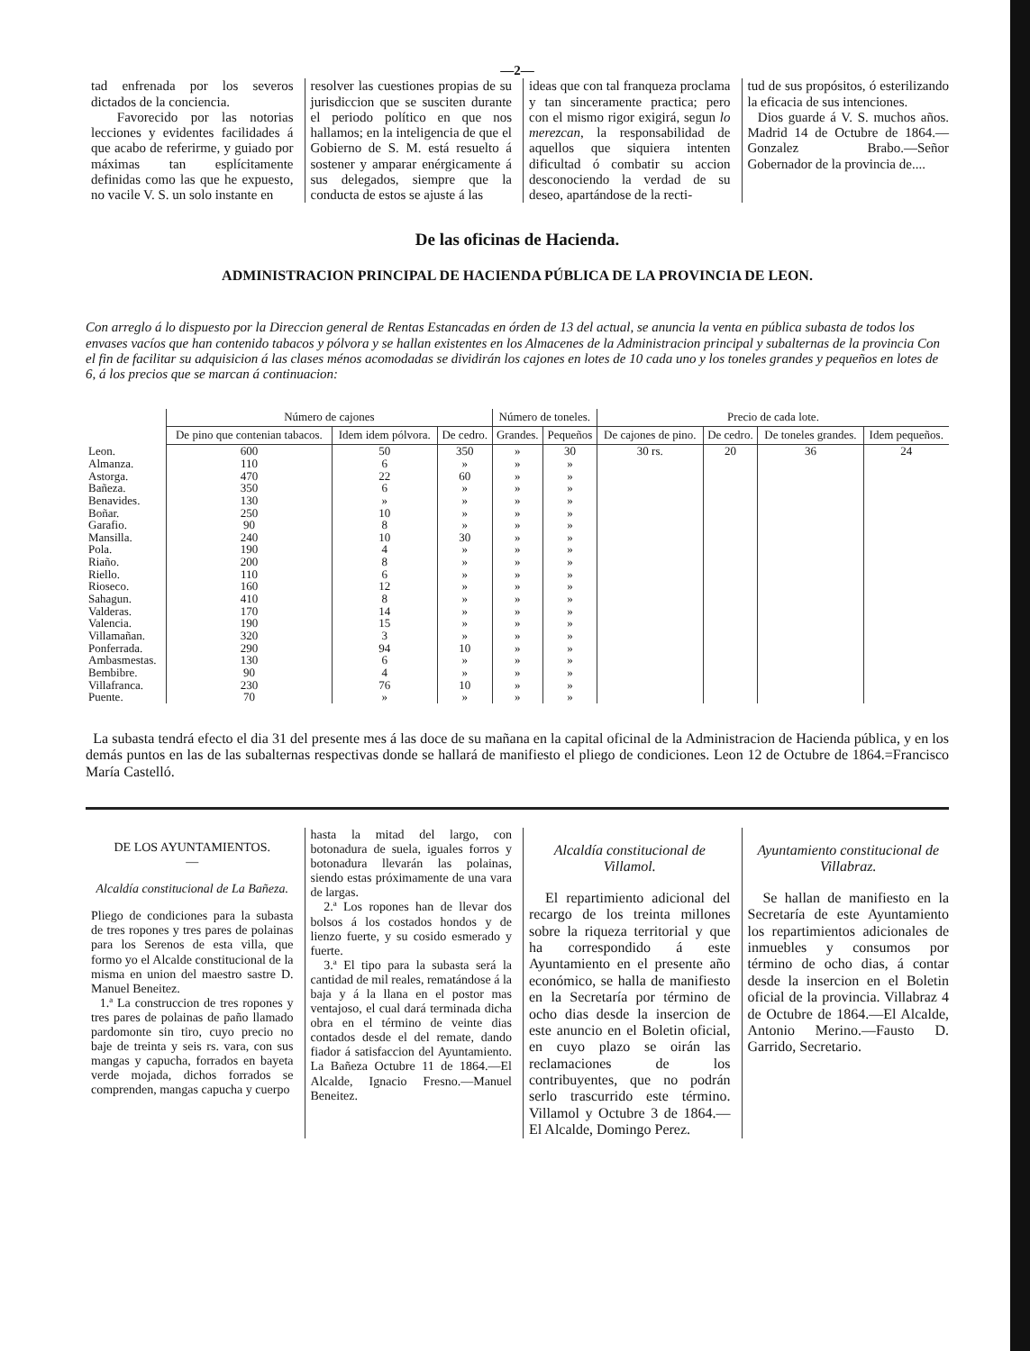—2—
tad enfrenada por los severos dictados de la conciencia.
Favorecido por las notorias lecciones y evidentes facilidades á que acabo de referirme, y guiado por máximas tan esplícitamente definidas como las que he expuesto, no vacile V. S. un solo instante en
resolver las cuestiones propias de su jurisdiccion que se susciten durante el periodo político en que nos hallamos; en la inteligencia de que el Gobierno de S. M. está resuelto á sostener y amparar enérgicamente á sus delegados, siempre que la conducta de estos se ajuste á las
ideas que con tal franqueza proclama y tan sinceramente practica; pero con el mismo rigor exigirá, segun lo merezcan, la responsabilidad de aquellos que siquiera intenten dificultad ó combatir su accion desconociendo la verdad de su deseo, apartándose de la recti-
tud de sus propósitos, ó esterilizando la eficacia de sus intenciones.
Dios guarde á V. S. muchos años. Madrid 14 de Octubre de 1864.—Gonzalez Brabo.—Señor Gobernador de la provincia de....
De las oficinas de Hacienda.
ADMINISTRACION PRINCIPAL DE HACIENDA PÚBLICA DE LA PROVINCIA DE LEON.
Con arreglo á lo dispuesto por la Direccion general de Rentas Estancadas en órden de 13 del actual, se anuncia la venta en pública subasta de todos los envases vacíos que han contenido tabacos y pólvora y se hallan existentes en los Almacenes de la Administracion principal y subalternas de la provincia Con el fin de facilitar su adquisicion á las clases ménos acomodadas se dividirán los cajones en lotes de 10 cada uno y los toneles grandes y pequeños en lotes de 6, á los precios que se marcan á continuacion:
| | Número de cajones | | | Número de toneles. | | Precio de cada lote. | | | |
| --- | --- | --- | --- | --- | --- | --- | --- | --- | --- |
| | De pino que contenian tabacos. | Idem idem pólvora. | De cedro. | Grandes. | Pequeños | De cajones de pino. | De cedro. | De toneles grandes. | Idem pequeños. |
| Leon. | 600 | 50 | 350 | » | 30 | 30 rs. | 20 | 36 | 24 |
| Almanza. | 110 | 6 | » | » | » | | | | |
| Astorga. | 470 | 22 | 60 | » | » | | | | |
| Bañeza. | 350 | 6 | » | » | » | | | | |
| Benavides. | 130 | » | » | » | » | | | | |
| Boñar. | 250 | 10 | » | » | » | | | | |
| Garafio. | 90 | 8 | » | » | » | | | | |
| Mansilla. | 240 | 10 | 30 | » | » | | | | |
| Pola. | 190 | 4 | » | » | » | | | | |
| Riaño. | 200 | 8 | » | » | » | | | | |
| Riello. | 110 | 6 | » | » | » | | | | |
| Rioseco. | 160 | 12 | » | » | » | | | | |
| Sahagun. | 410 | 8 | » | » | » | | | | |
| Valderas. | 170 | 14 | » | » | » | | | | |
| Valencia. | 190 | 15 | » | » | » | | | | |
| Villamañan. | 320 | 3 | » | » | » | | | | |
| Ponferrada. | 290 | 94 | 10 | » | » | | | | |
| Ambasmestas. | 130 | 6 | » | » | » | | | | |
| Bembibre. | 90 | 4 | » | » | » | | | | |
| Villafranca. | 230 | 76 | 10 | » | » | | | | |
| Puente. | 70 | » | » | » | » | | | | |
La subasta tendrá efecto el dia 31 del presente mes á las doce de su mañana en la capital oficinal de la Administracion de Hacienda pública, y en los demás puntos en las de las subalternas respectivas donde se hallará de manifiesto el pliego de condiciones. Leon 12 de Octubre de 1864.=Francisco María Castelló.
DE LOS AYUNTAMIENTOS.
—
Alcaldía constitucional de La Bañeza.
Pliego de condiciones para la subasta de tres ropones y tres pares de polainas para los Serenos de esta villa, que formo yo el Alcalde constitucional de la misma en union del maestro sastre D. Manuel Beneitez.
1.ª La construccion de tres ropones y tres pares de polainas de paño llamado pardomonte sin tiro, cuyo precio no baje de treinta y seis rs. vara, con sus mangas y capucha, forrados en bayeta verde mojada, dichos forrados se comprenden, mangas capucha y cuerpo
hasta la mitad del largo, con botonadura de suela, iguales forros y botonadura llevarán las polainas, siendo estas próximamente de una vara de largas.
2.ª Los ropones han de llevar dos bolsos á los costados hondos y de lienzo fuerte, y su cosido esmerado y fuerte.
3.ª El tipo para la subasta será la cantidad de mil reales, rematándose á la baja y á la llana en el postor mas ventajoso, el cual dará terminada dicha obra en el término de veinte dias contados desde el del remate, dando fiador á satisfaccion del Ayuntamiento. La Bañeza Octubre 11 de 1864.—El Alcalde, Ignacio Fresno.—Manuel Beneitez.
Alcaldía constitucional de Villamol.
El repartimiento adicional del recargo de los treinta millones sobre la riqueza territorial y que ha correspondido á este Ayuntamiento en el presente año económico, se halla de manifiesto en la Secretaría por término de ocho dias desde la insercion de este anuncio en el Boletin oficial, en cuyo plazo se oirán las reclamaciones de los contribuyentes, que no podrán serlo trascurrido este término. Villamol y Octubre 3 de 1864.—El Alcalde, Domingo Perez.
Ayuntamiento constitucional de Villabraz.
Se hallan de manifiesto en la Secretaría de este Ayuntamiento los repartimientos adicionales de inmuebles y consumos por término de ocho dias, á contar desde la insercion en el Boletin oficial de la provincia. Villabraz 4 de Octubre de 1864.—El Alcalde, Antonio Merino.—Fausto D. Garrido, Secretario.